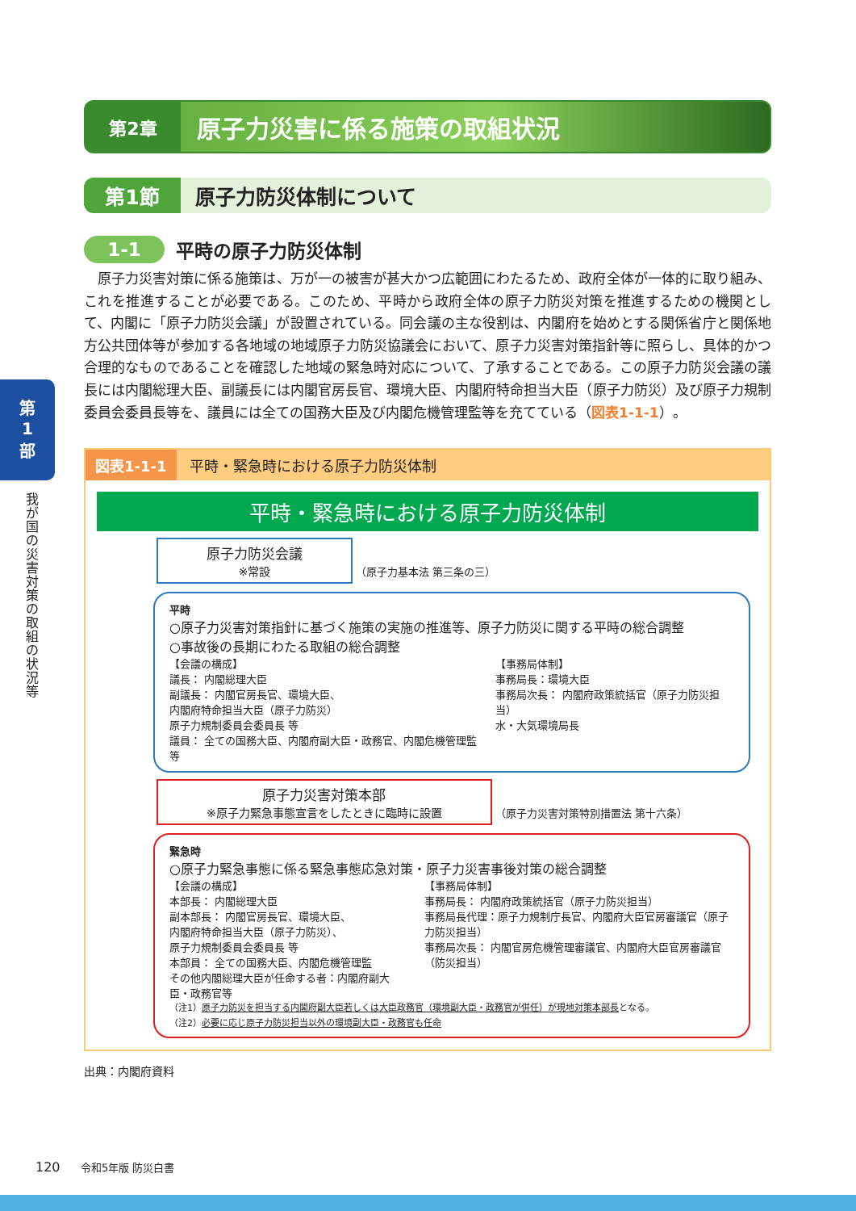第
1
部
我が国の災害対策の取組の状況等
第2章
原子力災害に係る施策の取組状況
第1節
原子力防災体制について
1-1
平時の原子力防災体制
原子力災害対策に係る施策は、万が一の被害が甚大かつ広範囲にわたるため、政府全体が一体的に取り組み、これを推進することが必要である。このため、平時から政府全体の原子力防災対策を推進するための機関として、内閣に「原子力防災会議」が設置されている。同会議の主な役割は、内閣府を始めとする関係省庁と関係地方公共団体等が参加する各地域の地域原子力防災協議会において、原子力災害対策指針等に照らし、具体的かつ合理的なものであることを確認した地域の緊急時対応について、了承することである。この原子力防災会議の議長には内閣総理大臣、副議長には内閣官房長官、環境大臣、内閣府特命担当大臣（原子力防災）及び原子力規制委員会委員長等を、議員には全ての国務大臣及び内閣危機管理監等を充てている（図表1-1-1）。
図表1-1-1 平時・緊急時における原子力防災体制
平時・緊急時における原子力防災体制
原子力防災会議
※常設 （原子力基本法 第三条の三）
平時
○原子力災害対策指針に基づく施策の実施の推進等、原子力防災に関する平時の総合調整
○事故後の長期にわたる取組の総合調整
【会議の構成】
議長： 内閣総理大臣
副議長： 内閣官房長官、環境大臣、
内閣府特命担当大臣（原子力防災）
原子力規制委員会委員長 等
議員： 全ての国務大臣、内閣府副大臣・政務官、内閣危機管理監等
【事務局体制】
事務局長：環境大臣
事務局次長： 内閣府政策統括官（原子力防災担当）
水・大気環境局長
原子力災害対策本部
※原子力緊急事態宣言をしたときに臨時に設置 （原子力災害対策特別措置法 第十六条）
緊急時
○原子力緊急事態に係る緊急事態応急対策・原子力災害事後対策の総合調整
【会議の構成】
本部長： 内閣総理大臣
副本部長： 内閣官房長官、環境大臣、
内閣府特命担当大臣（原子力防災）、
原子力規制委員会委員長 等
本部員： 全ての国務大臣、内閣危機管理監
その他内閣総理大臣が任命する者：内閣府副大臣・政務官等
【事務局体制】
事務局長： 内閣府政策統括官（原子力防災担当）
事務局長代理：原子力規制庁長官、内閣府大臣官房審議官（原子力防災担当）
事務局次長： 内閣官房危機管理審議官、内閣府大臣官房審議官（防災担当）
（注1）原子力防災を担当する内閣府副大臣若しくは大臣政務官（環境副大臣・政務官が併任）が現地対策本部長となる。
（注2）必要に応じ原子力防災担当以外の環境副大臣・政務官も任命
出典：内閣府資料
120 令和5年版 防災白書